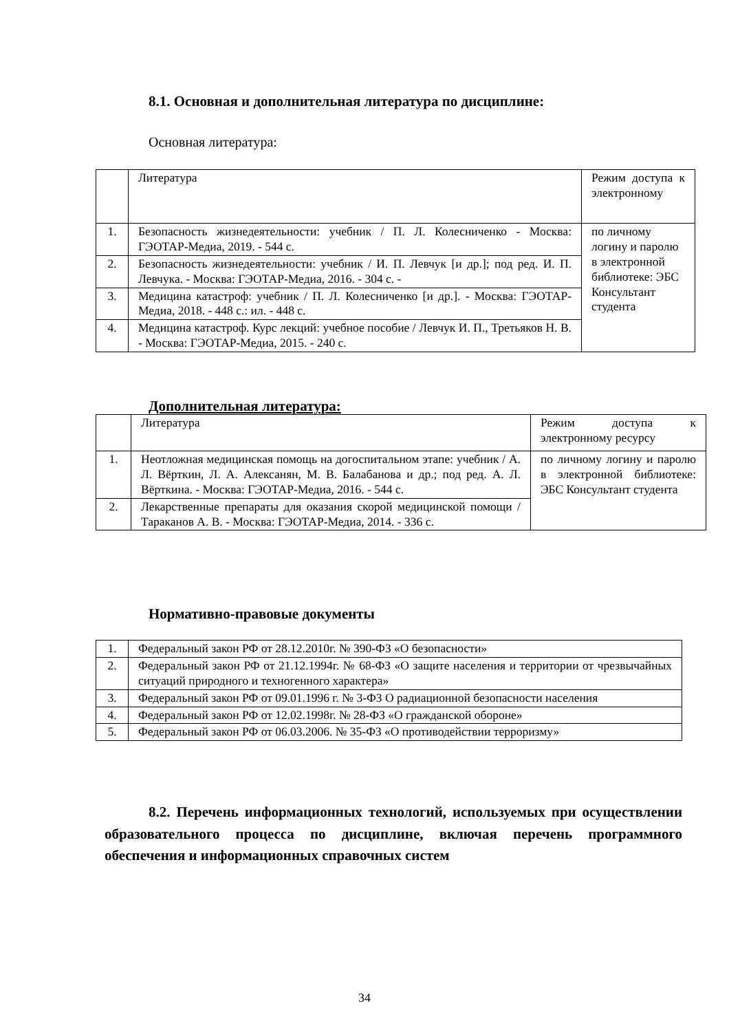8.1. Основная и дополнительная литература по дисциплине:
Основная литература:
| | Литература | Режим доступа к электронному |
| 1. | Безопасность жизнедеятельности: учебник / П. Л. Колесниченко - Москва: ГЭОТАР-Медиа, 2019. - 544 с. | по личному логину и паролю в электронной библиотеке: ЭБС Консультант студента |
| 2. | Безопасность жизнедеятельности: учебник / И. П. Левчук [и др.]; под ред. И. П. Левчука. - Москва: ГЭОТАР-Медиа, 2016. - 304 с. - | |
| 3. | Медицина катастроф: учебник / П. Л. Колесниченко [и др.]. - Москва: ГЭОТАР-Медиа, 2018. - 448 с.: ил. - 448 с. | |
| 4. | Медицина катастроф. Курс лекций: учебное пособие / Левчук И. П., Третьяков Н. В. - Москва: ГЭОТАР-Медиа, 2015. - 240 с. | |
Дополнительная литература:
| | Литература | Режим доступа к электронному ресурсу |
| 1. | Неотложная медицинская помощь на догоспитальном этапе: учебник / А. Л. Вёрткин, Л. А. Алексанян, М. В. Балабанова и др.; под ред. А. Л. Вёрткина. - Москва: ГЭОТАР-Медиа, 2016. - 544 с. | по личному логину и паролю в электронной библиотеке: ЭБС Консультант студента |
| 2. | Лекарственные препараты для оказания скорой медицинской помощи / Тараканов А. В. - Москва: ГЭОТАР-Медиа, 2014. - 336 с. | |
Нормативно-правовые документы
| 1. | Федеральный закон РФ от 28.12.2010г. № 390-ФЗ «О безопасности» |
| 2. | Федеральный закон РФ от 21.12.1994г. № 68-ФЗ «О защите населения и территории от чрезвычайных ситуаций природного и техногенного характера» |
| 3. | Федеральный закон РФ от 09.01.1996 г. № 3-ФЗ О радиационной безопасности населения |
| 4. | Федеральный закон РФ от 12.02.1998г. № 28-ФЗ «О гражданской обороне» |
| 5. | Федеральный закон РФ от 06.03.2006. № 35-ФЗ «О противодействии терроризму» |
8.2. Перечень информационных технологий, используемых при осуществлении образовательного процесса по дисциплине, включая перечень программного обеспечения и информационных справочных систем
34